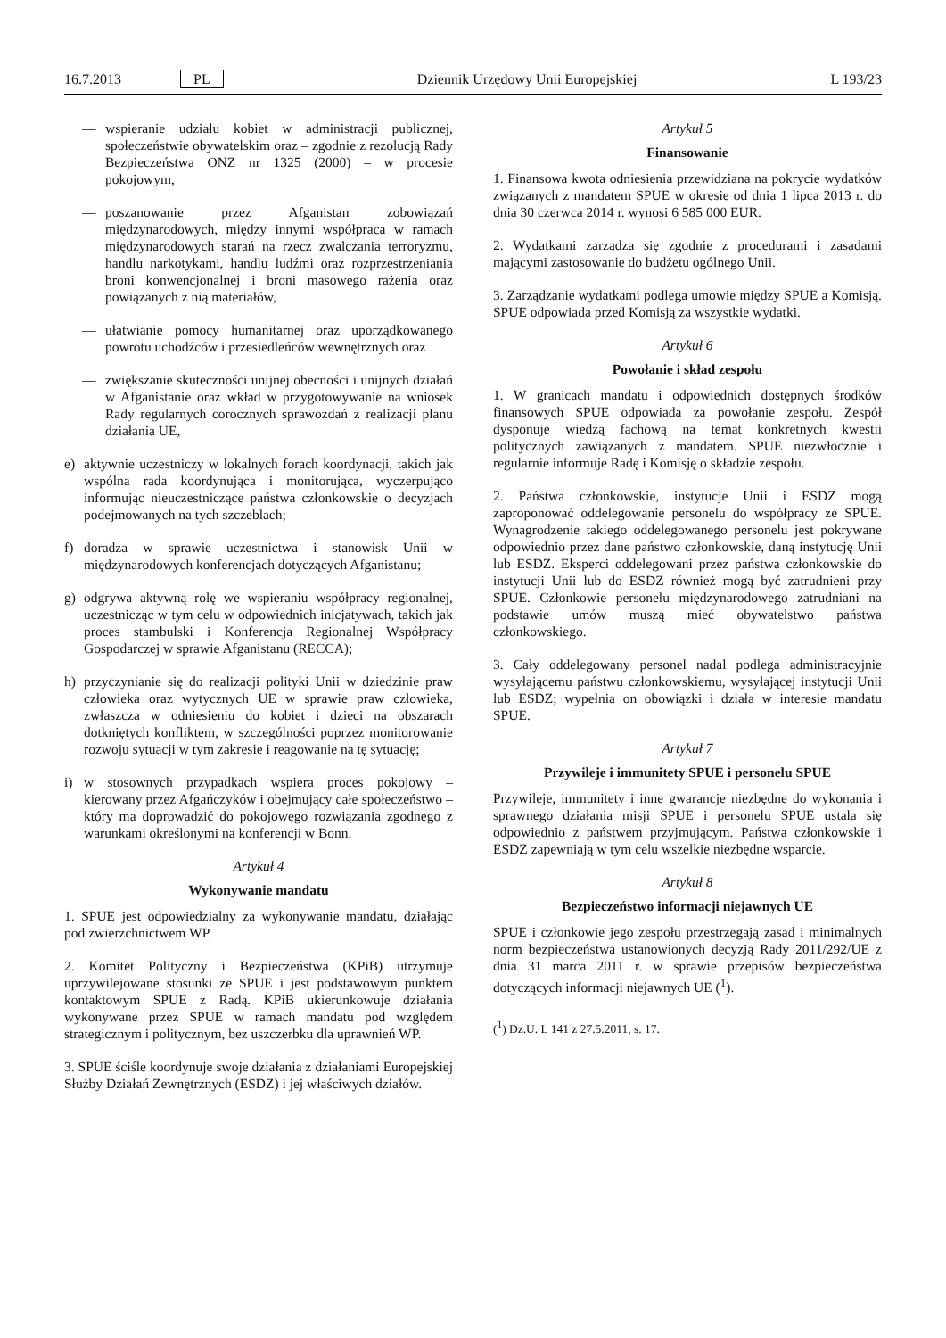16.7.2013 PL Dziennik Urzędowy Unii Europejskiej L 193/23
— wspieranie udziału kobiet w administracji publicznej, społeczeństwie obywatelskim oraz – zgodnie z rezolucją Rady Bezpieczeństwa ONZ nr 1325 (2000) – w procesie pokojowym,
— poszanowanie przez Afganistan zobowiązań międzynarodowych, między innymi współpraca w ramach międzynarodowych starań na rzecz zwalczania terroryzmu, handlu narkotykami, handlu ludźmi oraz rozprzestrzeniania broni konwencjonalnej i broni masowego rażenia oraz powiązanych z nią materiałów,
— ułatwianie pomocy humanitarnej oraz uporządkowanego powrotu uchodźców i przesiedleńców wewnętrznych oraz
— zwiększanie skuteczności unijnej obecności i unijnych działań w Afganistanie oraz wkład w przygotowywanie na wniosek Rady regularnych corocznych sprawozdań z realizacji planu działania UE,
e) aktywnie uczestniczy w lokalnych forach koordynacji, takich jak wspólna rada koordynująca i monitorująca, wyczerpująco informując nieuczestniczące państwa członkowskie o decyzjach podejmowanych na tych szczeblach;
f) doradza w sprawie uczestnictwa i stanowisk Unii w międzynarodowych konferencjach dotyczących Afganistanu;
g) odgrywa aktywną rolę we wspieraniu współpracy regionalnej, uczestnicząc w tym celu w odpowiednich inicjatywach, takich jak proces stambulski i Konferencja Regionalnej Współpracy Gospodarczej w sprawie Afganistanu (RECCA);
h) przyczynianie się do realizacji polityki Unii w dziedzinie praw człowieka oraz wytycznych UE w sprawie praw człowieka, zwłaszcza w odniesieniu do kobiet i dzieci na obszarach dotkniętych konfliktem, w szczególności poprzez monitorowanie rozwoju sytuacji w tym zakresie i reagowanie na tę sytuację;
i) w stosownych przypadkach wspiera proces pokojowy – kierowany przez Afgańczyków i obejmujący całe społeczeństwo – który ma doprowadzić do pokojowego rozwiązania zgodnego z warunkami określonymi na konferencji w Bonn.
Artykuł 4
Wykonywanie mandatu
1. SPUE jest odpowiedzialny za wykonywanie mandatu, działając pod zwierzchnictwem WP.
2. Komitet Polityczny i Bezpieczeństwa (KPiB) utrzymuje uprzywilejowane stosunki ze SPUE i jest podstawowym punktem kontaktowym SPUE z Radą. KPiB ukierunkowuje działania wykonywane przez SPUE w ramach mandatu pod względem strategicznym i politycznym, bez uszczerbku dla uprawnień WP.
3. SPUE ściśle koordynuje swoje działania z działaniami Europejskiej Służby Działań Zewnętrznych (ESDZ) i jej właściwych działów.
Artykuł 5
Finansowanie
1. Finansowa kwota odniesienia przewidziana na pokrycie wydatków związanych z mandatem SPUE w okresie od dnia 1 lipca 2013 r. do dnia 30 czerwca 2014 r. wynosi 6 585 000 EUR.
2. Wydatkami zarządza się zgodnie z procedurami i zasadami mającymi zastosowanie do budżetu ogólnego Unii.
3. Zarządzanie wydatkami podlega umowie między SPUE a Komisją. SPUE odpowiada przed Komisją za wszystkie wydatki.
Artykuł 6
Powołanie i skład zespołu
1. W granicach mandatu i odpowiednich dostępnych środków finansowych SPUE odpowiada za powołanie zespołu. Zespół dysponuje wiedzą fachową na temat konkretnych kwestii politycznych zawiązanych z mandatem. SPUE niezwłocznie i regularnie informuje Radę i Komisję o składzie zespołu.
2. Państwa członkowskie, instytucje Unii i ESDZ mogą zaproponować oddelegowanie personelu do współpracy ze SPUE. Wynagrodzenie takiego oddelegowanego personelu jest pokrywane odpowiednio przez dane państwo członkowskie, daną instytucję Unii lub ESDZ. Eksperci oddelegowani przez państwa członkowskie do instytucji Unii lub do ESDZ również mogą być zatrudnieni przy SPUE. Członkowie personelu międzynarodowego zatrudniani na podstawie umów muszą mieć obywatelstwo państwa członkowskiego.
3. Cały oddelegowany personel nadal podlega administracyjnie wysyłającemu państwu członkowskiemu, wysyłającej instytucji Unii lub ESDZ; wypełnia on obowiązki i działa w interesie mandatu SPUE.
Artykuł 7
Przywileje i immunitety SPUE i personelu SPUE
Przywileje, immunitety i inne gwarancje niezbędne do wykonania i sprawnego działania misji SPUE i personelu SPUE ustala się odpowiednio z państwem przyjmującym. Państwa członkowskie i ESDZ zapewniają w tym celu wszelkie niezbędne wsparcie.
Artykuł 8
Bezpieczeństwo informacji niejawnych UE
SPUE i członkowie jego zespołu przestrzegają zasad i minimalnych norm bezpieczeństwa ustanowionych decyzją Rady 2011/292/UE z dnia 31 marca 2011 r. w sprawie przepisów bezpieczeństwa dotyczących informacji niejawnych UE (<sup>1</sup>).
(<sup>1</sup>) Dz.U. L 141 z 27.5.2011, s. 17.